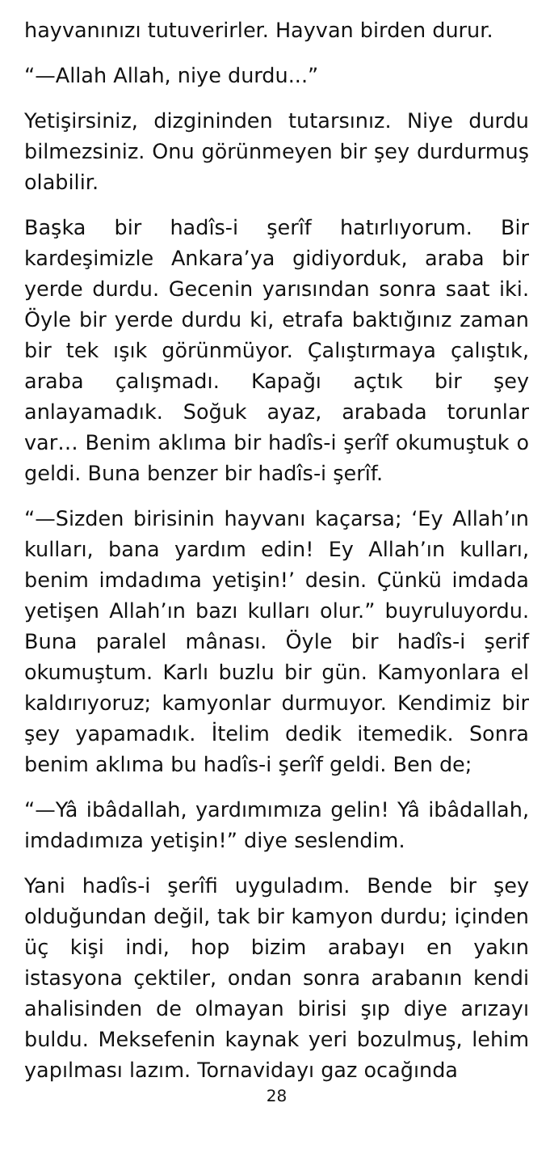hayvanınızı tutuverirler. Hayvan birden durur.
“—Allah Allah, niye durdu...”
Yetişirsiniz, dizgininden tutarsınız. Niye durdu bilmezsiniz. Onu görünmeyen bir şey durdurmuş olabilir.
Başka bir hadîs-i şerîf hatırlıyorum. Bir kardeşimizle Ankara’ya gidiyorduk, araba bir yerde durdu. Gecenin yarısından sonra saat iki. Öyle bir yerde durdu ki, etrafa baktığınız zaman bir tek ışık görünmüyor. Çalıştırmaya çalıştık, araba çalışmadı. Kapağı açtık bir şey anlayamadık. Soğuk ayaz, arabada torunlar var… Benim aklıma bir hadîs-i şerîf okumuştuk o geldi. Buna benzer bir hadîs-i şerîf.
“—Sizden birisinin hayvanı kaçarsa; ‘Ey Allah’ın kulları, bana yardım edin! Ey Allah’ın kulları, benim imdadıma yetişin!’ desin. Çünkü imdada yetişen Allah’ın bazı kulları olur.” buyruluyordu. Buna paralel mânası. Öyle bir hadîs-i şerif okumuştum. Karlı buzlu bir gün. Kamyonlara el kaldırıyoruz; kamyonlar durmuyor. Kendimiz bir şey yapamadık. İtelim dedik itemedik. Sonra benim aklıma bu hadîs-i şerîf geldi. Ben de;
“—Yâ ibâdallah, yardımımıza gelin! Yâ ibâdallah, imdadımıza yetişin!” diye seslendim.
Yani hadîs-i şerîfi uyguladım. Bende bir şey olduğundan değil, tak bir kamyon durdu; içinden üç kişi indi, hop bizim arabayı en yakın istasyona çektiler, ondan sonra arabanın kendi ahalisinden de olmayan birisi şıp diye arızayı buldu. Meksefenin kaynak yeri bozulmuş, lehim yapılması lazım. Tornavidayı gaz ocağında
28